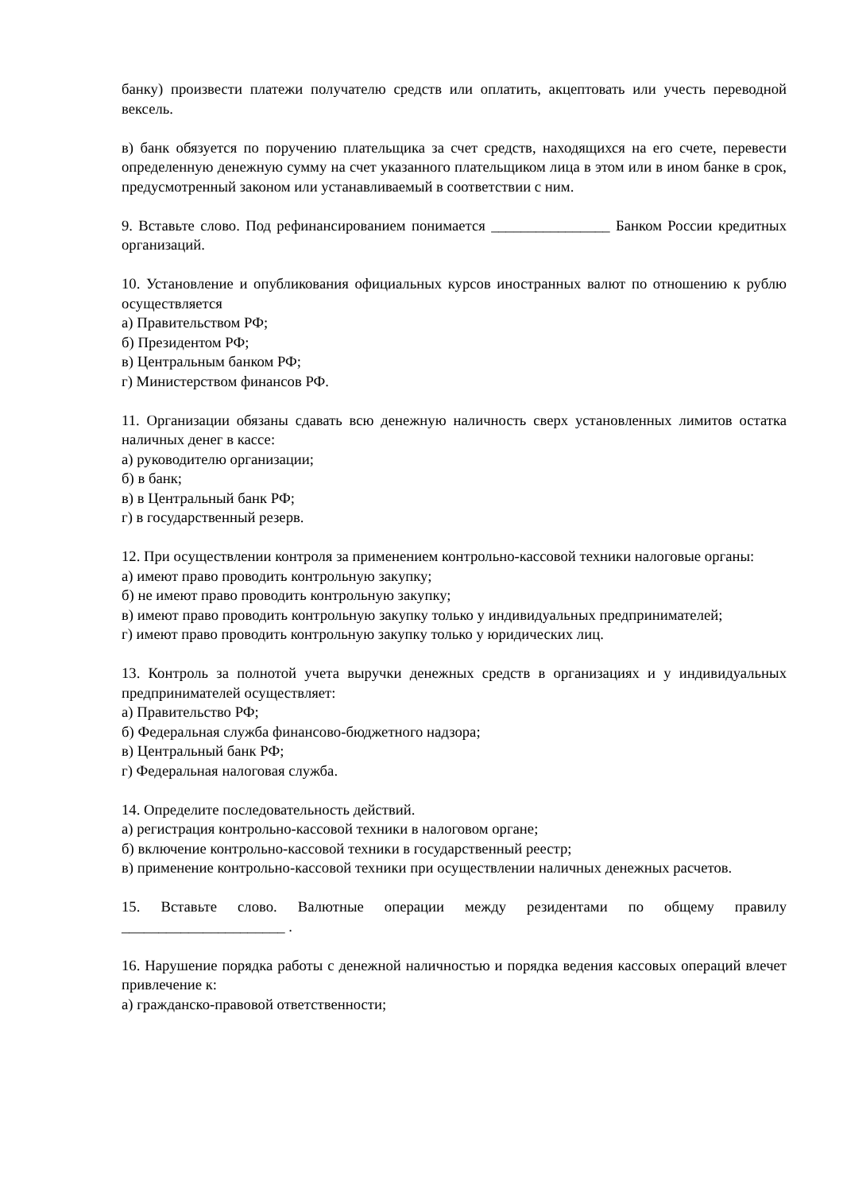банку) произвести платежи получателю средств или оплатить, акцептовать или учесть переводной вексель.
в) банк обязуется по поручению плательщика за счет средств, находящихся на его счете, перевести определенную денежную сумму на счет указанного плательщиком лица в этом или в ином банке в срок, предусмотренный законом или устанавливаемый в соответствии с ним.
9. Вставьте слово. Под рефинансированием понимается ________________ Банком России кредитных организаций.
10. Установление и опубликования официальных курсов иностранных валют по отношению к рублю осуществляется
а) Правительством РФ;
б) Президентом РФ;
в) Центральным банком РФ;
г) Министерством финансов РФ.
11. Организации обязаны сдавать всю денежную наличность сверх установленных лимитов остатка наличных денег в кассе:
а) руководителю организации;
б) в банк;
в) в Центральный банк РФ;
г) в государственный резерв.
12. При осуществлении контроля за применением контрольно-кассовой техники налоговые органы:
а) имеют право проводить контрольную закупку;
б) не имеют право проводить контрольную закупку;
в) имеют право проводить контрольную закупку только у индивидуальных предпринимателей;
г) имеют право проводить контрольную закупку только у юридических лиц.
13. Контроль за полнотой учета выручки денежных средств в организациях и у индивидуальных предпринимателей осуществляет:
а) Правительство РФ;
б) Федеральная служба финансово-бюджетного надзора;
в) Центральный банк РФ;
г) Федеральная налоговая служба.
14. Определите последовательность действий.
а) регистрация контрольно-кассовой техники в налоговом органе;
б) включение контрольно-кассовой техники в государственный реестр;
в) применение контрольно-кассовой техники при осуществлении наличных денежных расчетов.
15. Вставьте слово. Валютные операции между резидентами по общему правилу ______________________ .
16. Нарушение порядка работы с денежной наличностью и порядка ведения кассовых операций влечет привлечение к:
а) гражданско-правовой ответственности;